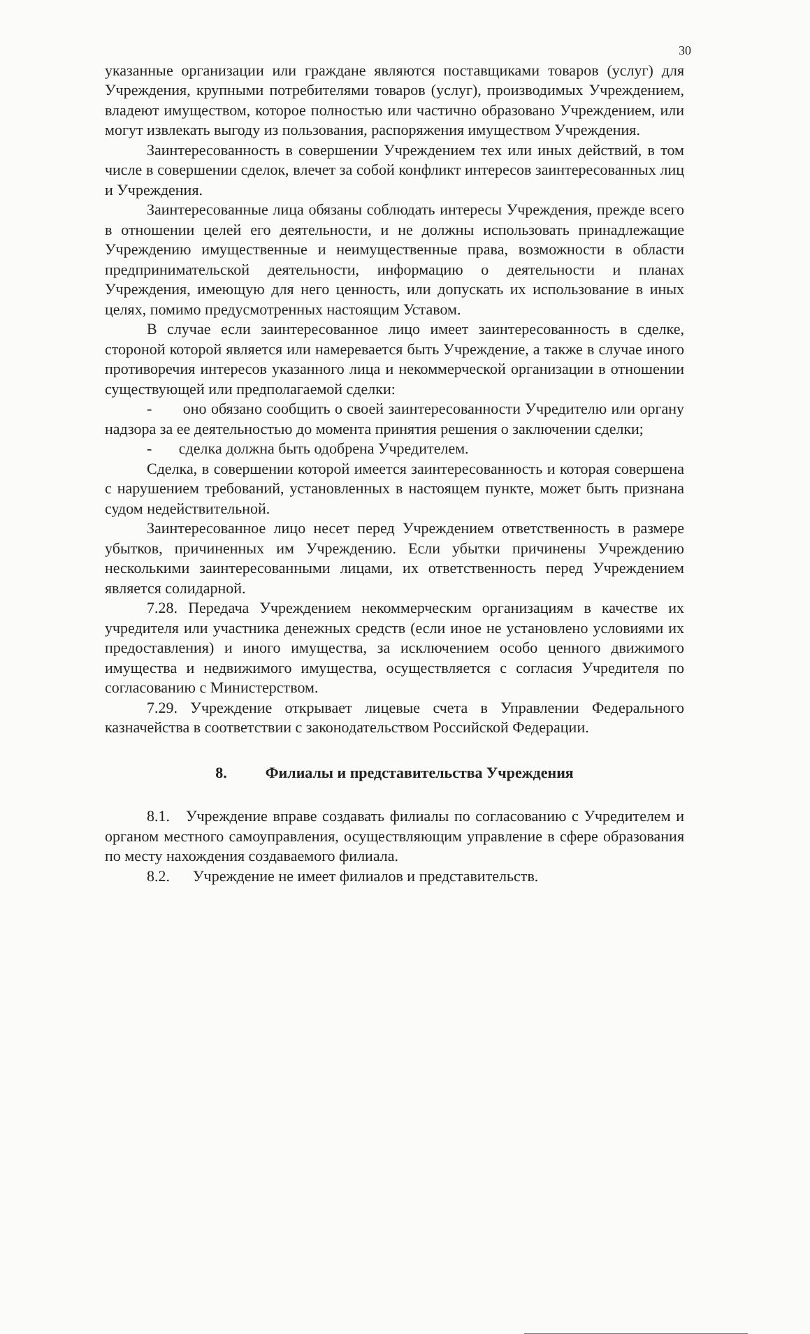30
указанные организации или граждане являются поставщиками товаров (услуг) для Учреждения, крупными потребителями товаров (услуг), производимых Учреждением, владеют имуществом, которое полностью или частично образовано Учреждением, или могут извлекать выгоду из пользования, распоряжения имуществом Учреждения.
Заинтересованность в совершении Учреждением тех или иных действий, в том числе в совершении сделок, влечет за собой конфликт интересов заинтересованных лиц и Учреждения.
Заинтересованные лица обязаны соблюдать интересы Учреждения, прежде всего в отношении целей его деятельности, и не должны использовать принадлежащие Учреждению имущественные и неимущественные права, возможности в области предпринимательской деятельности, информацию о деятельности и планах Учреждения, имеющую для него ценность, или допускать их использование в иных целях, помимо предусмотренных настоящим Уставом.
В случае если заинтересованное лицо имеет заинтересованность в сделке, стороной которой является или намеревается быть Учреждение, а также в случае иного противоречия интересов указанного лица и некоммерческой организации в отношении существующей или предполагаемой сделки:
- оно обязано сообщить о своей заинтересованности Учредителю или органу надзора за ее деятельностью до момента принятия решения о заключении сделки;
- сделка должна быть одобрена Учредителем.
Сделка, в совершении которой имеется заинтересованность и которая совершена с нарушением требований, установленных в настоящем пункте, может быть признана судом недействительной.
Заинтересованное лицо несет перед Учреждением ответственность в размере убытков, причиненных им Учреждению. Если убытки причинены Учреждению несколькими заинтересованными лицами, их ответственность перед Учреждением является солидарной.
7.28. Передача Учреждением некоммерческим организациям в качестве их учредителя или участника денежных средств (если иное не установлено условиями их предоставления) и иного имущества, за исключением особо ценного движимого имущества и недвижимого имущества, осуществляется с согласия Учредителя по согласованию с Министерством.
7.29. Учреждение открывает лицевые счета в Управлении Федерального казначейства в соответствии с законодательством Российской Федерации.
8. Филиалы и представительства Учреждения
8.1. Учреждение вправе создавать филиалы по согласованию с Учредителем и органом местного самоуправления, осуществляющим управление в сфере образования по месту нахождения создаваемого филиала.
8.2. Учреждение не имеет филиалов и представительств.